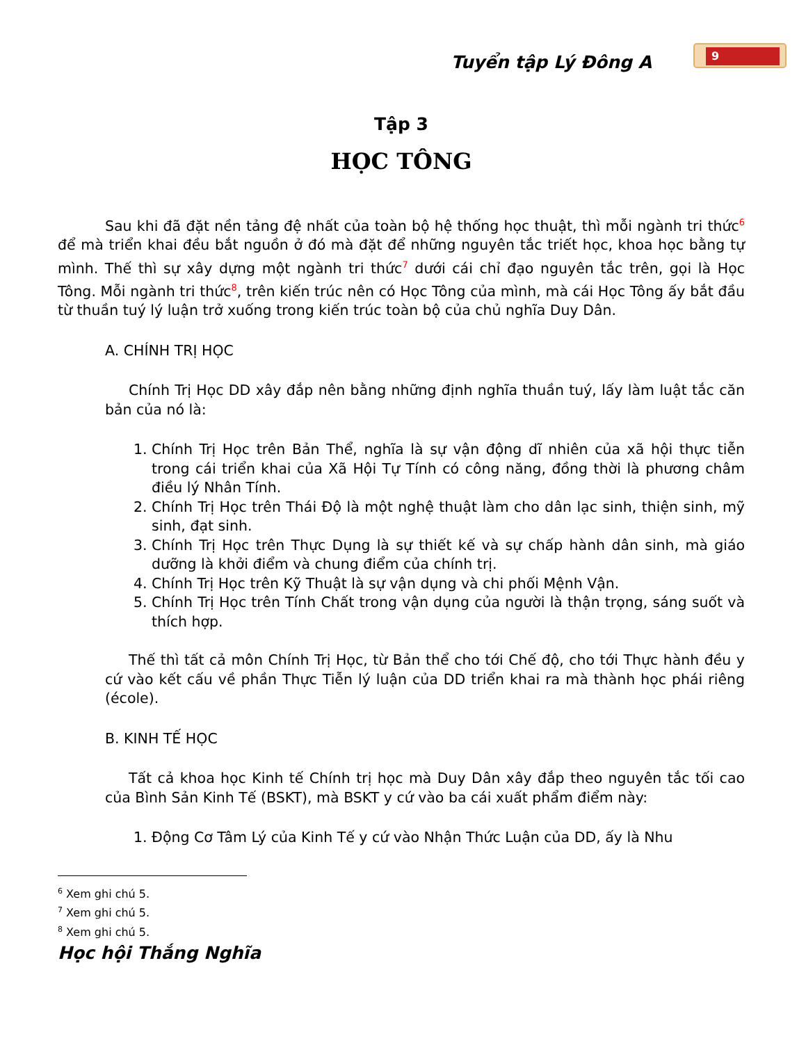Tuyển tập Lý Đông A
9
Tập 3
HỌC TÔNG
Sau khi đã đặt nền tảng đệ nhất của toàn bộ hệ thống học thuật, thì mỗi ngành tri thức<sup>6</sup> để mà triển khai đều bắt nguồn ở đó mà đặt để những nguyên tắc triết học, khoa học bằng tự mình. Thế thì sự xây dựng một ngành tri thức<sup>7</sup> dưới cái chỉ đạo nguyên tắc trên, gọi là Học Tông. Mỗi ngành tri thức<sup>8</sup>, trên kiến trúc nên có Học Tông của mình, mà cái Học Tông ấy bắt đầu từ thuần tuý lý luận trở xuống trong kiến trúc toàn bộ của chủ nghĩa Duy Dân.
A. CHÍNH TRỊ HỌC
Chính Trị Học DD xây đắp nên bằng những định nghĩa thuần tuý, lấy làm luật tắc căn bản của nó là:
1. Chính Trị Học trên Bản Thể, nghĩa là sự vận động dĩ nhiên của xã hội thực tiễn trong cái triển khai của Xã Hội Tự Tính có công năng, đồng thời là phương châm điều lý Nhân Tính.
2. Chính Trị Học trên Thái Độ là một nghệ thuật làm cho dân lạc sinh, thiện sinh, mỹ sinh, đạt sinh.
3. Chính Trị Học trên Thực Dụng là sự thiết kế và sự chấp hành dân sinh, mà giáo dưỡng là khởi điểm và chung điểm của chính trị.
4. Chính Trị Học trên Kỹ Thuật là sự vận dụng và chi phối Mệnh Vận.
5. Chính Trị Học trên Tính Chất trong vận dụng của người là thận trọng, sáng suốt và thích hợp.
Thế thì tất cả môn Chính Trị Học, từ Bản thể cho tới Chế độ, cho tới Thực hành đều y cứ vào kết cấu về phần Thực Tiễn lý luận của DD triển khai ra mà thành học phái riêng (école).
B. KINH TẾ HỌC
Tất cả khoa học Kinh tế Chính trị học mà Duy Dân xây đắp theo nguyên tắc tối cao của Bình Sản Kinh Tế (BSKT), mà BSKT y cứ vào ba cái xuất phẩm điểm này:
1. Động Cơ Tâm Lý của Kinh Tế y cứ vào Nhận Thức Luận của DD, ấy là Nhu
<sup>6</sup> Xem ghi chú 5.
<sup>7</sup> Xem ghi chú 5.
<sup>8</sup> Xem ghi chú 5.
Học hội Thắng Nghĩa